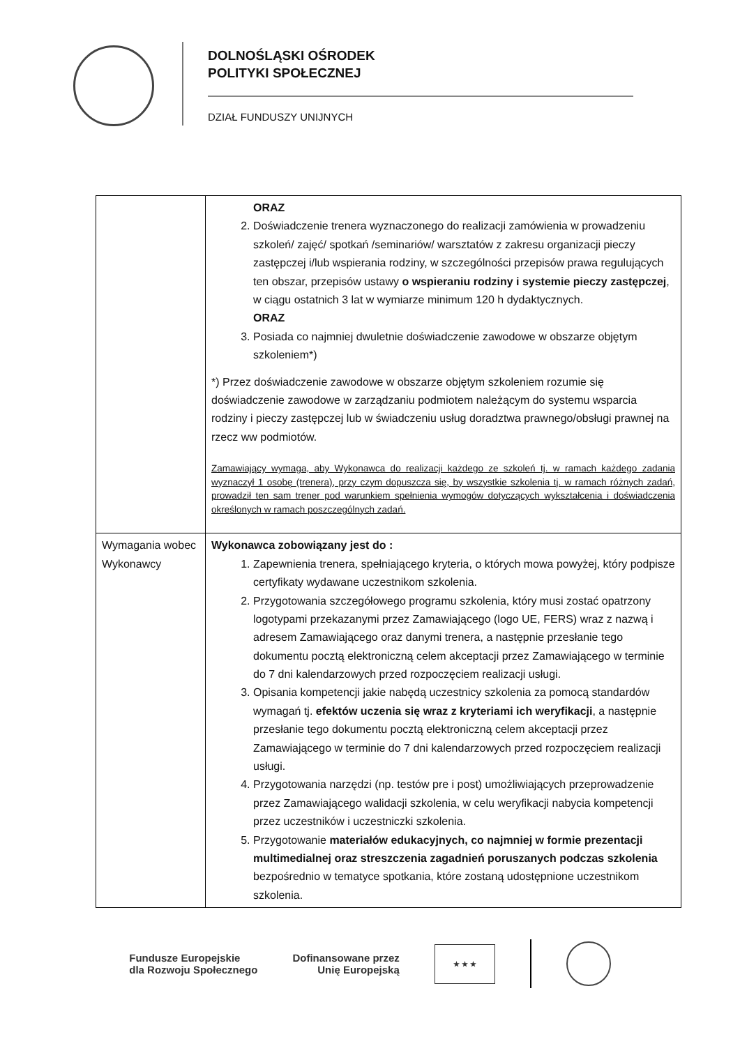DOLNOŚLĄSKI OŚRODEK
POLITYKI SPOŁECZNEJ
DZIAŁ FUNDUSZY UNIJNYCH
| | ORAZ 2. Doświadczenie trenera wyznaczonego do realizacji zamówienia w prowadzeniu szkoleń/ zajęć/ spotkań /seminariów/ warsztatów z zakresu organizacji pieczy zastępczej i/lub wspierania rodziny, w szczególności przepisów prawa regulujących ten obszar, przepisów ustawy o wspieraniu rodziny i systemie pieczy zastępczej , w ciągu ostatnich 3 lat w wymiarze minimum 120 h dydaktycznych. ORAZ 3. Posiada co najmniej dwuletnie doświadczenie zawodowe w obszarze objętym szkoleniem*) *) Przez doświadczenie zawodowe w obszarze objętym szkoleniem rozumie się doświadczenie zawodowe w zarządzaniu podmiotem należącym do systemu wsparcia rodziny i pieczy zastępczej lub w świadczeniu usług doradztwa prawnego/obsługi prawnej na rzecz ww podmiotów. Zamawiający wymaga, aby Wykonawca do realizacji każdego ze szkoleń tj. w ramach każdego zadania wyznaczył 1 osobę (trenera), przy czym dopuszcza się, by wszystkie szkolenia tj. w ramach różnych zadań, prowadził ten sam trener pod warunkiem spełnienia wymogów dotyczących wykształcenia i doświadczenia określonych w ramach poszczególnych zadań. |
| Wymagania wobec Wykonawcy | Wykonawca zobowiązany jest do : 1. Zapewnienia trenera, spełniającego kryteria, o których mowa powyżej, który podpisze certyfikaty wydawane uczestnikom szkolenia. 2. Przygotowania szczegółowego programu szkolenia, który musi zostać opatrzony logotypami przekazanymi przez Zamawiającego (logo UE, FERS) wraz z nazwą i adresem Zamawiającego oraz danymi trenera, a następnie przesłanie tego dokumentu pocztą elektroniczną celem akceptacji przez Zamawiającego w terminie do 7 dni kalendarzowych przed rozpoczęciem realizacji usługi. 3. Opisania kompetencji jakie nabędą uczestnicy szkolenia za pomocą standardów wymagań tj. efektów uczenia się wraz z kryteriami ich weryfikacji , a następnie przesłanie tego dokumentu pocztą elektroniczną celem akceptacji przez Zamawiającego w terminie do 7 dni kalendarzowych przed rozpoczęciem realizacji usługi. 4. Przygotowania narzędzi (np. testów pre i post) umożliwiających przeprowadzenie przez Zamawiającego walidacji szkolenia, w celu weryfikacji nabycia kompetencji przez uczestników i uczestniczki szkolenia. 5. Przygotowanie materiałów edukacyjnych, co najmniej w formie prezentacji multimedialnej oraz streszczenia zagadnień poruszanych podczas szkolenia bezpośrednio w tematyce spotkania, które zostaną udostępnione uczestnikom szkolenia. |
Fundusze Europejskie
dla Rozwoju Społecznego
Dofinansowane przez
Unię Europejską
★ ★ ★